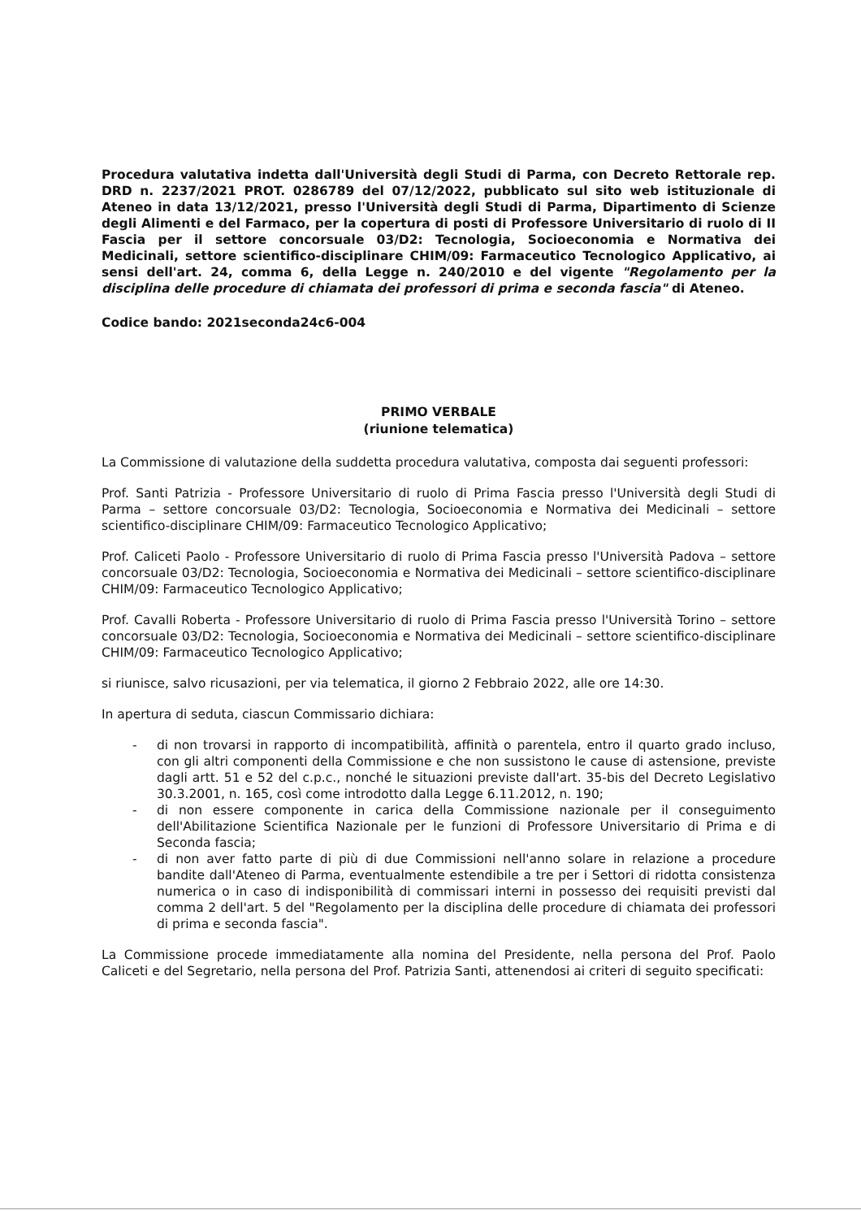Procedura valutativa indetta dall'Università degli Studi di Parma, con Decreto Rettorale rep. DRD n. 2237/2021 PROT. 0286789 del 07/12/2022, pubblicato sul sito web istituzionale di Ateneo in data 13/12/2021, presso l'Università degli Studi di Parma, Dipartimento di Scienze degli Alimenti e del Farmaco, per la copertura di posti di Professore Universitario di ruolo di II Fascia per il settore concorsuale 03/D2: Tecnologia, Socioeconomia e Normativa dei Medicinali, settore scientifico-disciplinare CHIM/09: Farmaceutico Tecnologico Applicativo, ai sensi dell'art. 24, comma 6, della Legge n. 240/2010 e del vigente "Regolamento per la disciplina delle procedure di chiamata dei professori di prima e seconda fascia" di Ateneo.
Codice bando: 2021seconda24c6-004
PRIMO VERBALE
(riunione telematica)
La Commissione di valutazione della suddetta procedura valutativa, composta dai seguenti professori:
Prof. Santi Patrizia - Professore Universitario di ruolo di Prima Fascia presso l'Università degli Studi di Parma – settore concorsuale 03/D2: Tecnologia, Socioeconomia e Normativa dei Medicinali – settore scientifico-disciplinare CHIM/09: Farmaceutico Tecnologico Applicativo;
Prof. Caliceti Paolo - Professore Universitario di ruolo di Prima Fascia presso l'Università Padova – settore concorsuale 03/D2: Tecnologia, Socioeconomia e Normativa dei Medicinali – settore scientifico-disciplinare CHIM/09: Farmaceutico Tecnologico Applicativo;
Prof. Cavalli Roberta - Professore Universitario di ruolo di Prima Fascia presso l'Università Torino – settore concorsuale 03/D2: Tecnologia, Socioeconomia e Normativa dei Medicinali – settore scientifico-disciplinare CHIM/09: Farmaceutico Tecnologico Applicativo;
si riunisce, salvo ricusazioni, per via telematica, il giorno 2 Febbraio 2022, alle ore 14:30.
In apertura di seduta, ciascun Commissario dichiara:
- di non trovarsi in rapporto di incompatibilità, affinità o parentela, entro il quarto grado incluso, con gli altri componenti della Commissione e che non sussistono le cause di astensione, previste dagli artt. 51 e 52 del c.p.c., nonché le situazioni previste dall'art. 35-bis del Decreto Legislativo 30.3.2001, n. 165, così come introdotto dalla Legge 6.11.2012, n. 190;
- di non essere componente in carica della Commissione nazionale per il conseguimento dell'Abilitazione Scientifica Nazionale per le funzioni di Professore Universitario di Prima e di Seconda fascia;
- di non aver fatto parte di più di due Commissioni nell'anno solare in relazione a procedure bandite dall'Ateneo di Parma, eventualmente estendibile a tre per i Settori di ridotta consistenza numerica o in caso di indisponibilità di commissari interni in possesso dei requisiti previsti dal comma 2 dell'art. 5 del "Regolamento per la disciplina delle procedure di chiamata dei professori di prima e seconda fascia".
La Commissione procede immediatamente alla nomina del Presidente, nella persona del Prof. Paolo Caliceti e del Segretario, nella persona del Prof. Patrizia Santi, attenendosi ai criteri di seguito specificati: